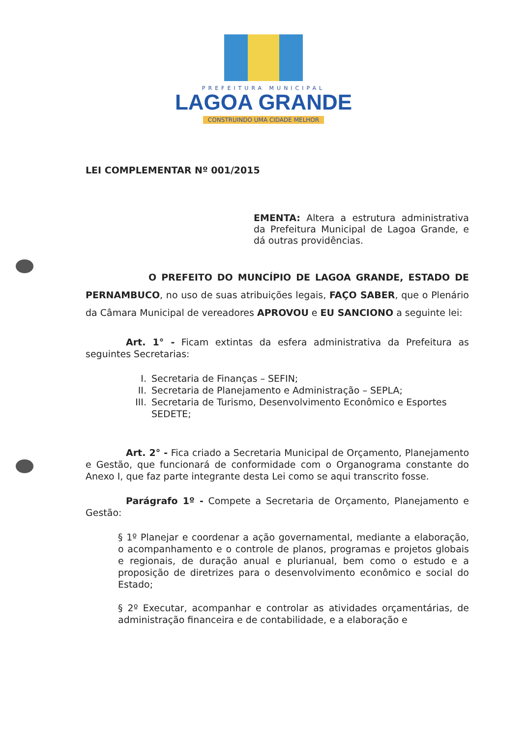PREFEITURA MUNICIPAL
LAGOA GRANDE
CONSTRUINDO UMA CIDADE MELHOR
LEI COMPLEMENTAR Nº 001/2015
EMENTA: Altera a estrutura administrativa da Prefeitura Municipal de Lagoa Grande, e dá outras providências.
O PREFEITO DO MUNCÍPIO DE LAGOA GRANDE, ESTADO DE PERNAMBUCO, no uso de suas atribuições legais, FAÇO SABER, que o Plenário da Câmara Municipal de vereadores APROVOU e EU SANCIONO a seguinte lei:
Art. 1° - Ficam extintas da esfera administrativa da Prefeitura as seguintes Secretarias:
I. Secretaria de Finanças – SEFIN;
II. Secretaria de Planejamento e Administração – SEPLA;
III. Secretaria de Turismo, Desenvolvimento Econômico e Esportes SEDETE;
Art. 2° - Fica criado a Secretaria Municipal de Orçamento, Planejamento e Gestão, que funcionará de conformidade com o Organograma constante do Anexo I, que faz parte integrante desta Lei como se aqui transcrito fosse.
Parágrafo 1º - Compete a Secretaria de Orçamento, Planejamento e Gestão:
§ 1º Planejar e coordenar a ação governamental, mediante a elaboração, o acompanhamento e o controle de planos, programas e projetos globais e regionais, de duração anual e plurianual, bem como o estudo e a proposição de diretrizes para o desenvolvimento econômico e social do Estado;
§ 2º Executar, acompanhar e controlar as atividades orçamentárias, de administração financeira e de contabilidade, e a elaboração e